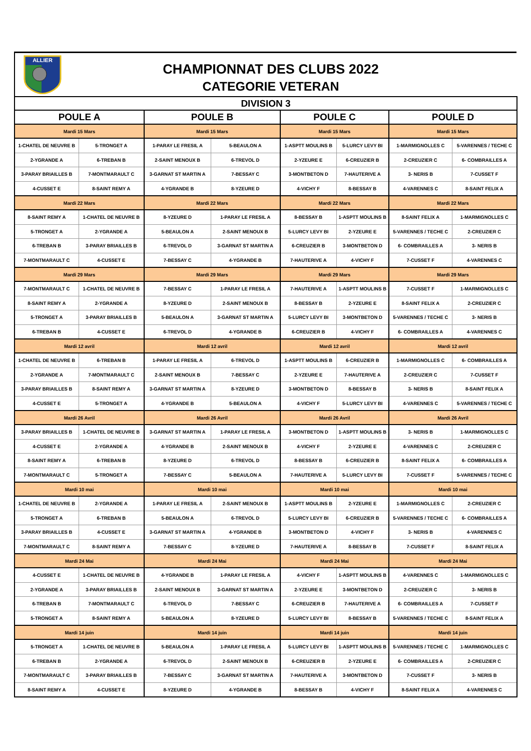ALLIER
CHAMPIONNAT DES CLUBS 2022
CATEGORIE VETERAN
| DIVISION 3 | | | | | | | |
| POULE A | | POULE B | | POULE C | | POULE D | |
| Mardi 15 Mars | | Mardi 15 Mars | | Mardi 15 Mars | | Mardi 15 Mars | |
| 1-CHATEL DE NEUVRE B | 5-TRONGET A | 1-PARAY LE FRESIL A | 5-BEAULON A | 1-ASPTT MOULINS B | 5-LURCY LEVY BI | 1-MARMIGNOLLES C | 5-VARENNES / TECHE C |
| 2-YGRANDE A | 6-TREBAN B | 2-SAINT MENOUX B | 6-TREVOL D | 2-YZEURE E | 6-CREUZIER B | 2-CREUZIER C | 6- COMBRAILLES A |
| 3-PARAY BRIAILLES B | 7-MONTMARAULT C | 3-GARNAT ST MARTIN A | 7-BESSAY C | 3-MONTBETON D | 7-HAUTERIVE A | 3- NERIS B | 7-CUSSET F |
| 4-CUSSET E | 8-SAINT REMY A | 4-YGRANDE B | 8-YZEURE D | 4-VICHY F | 8-BESSAY B | 4-VARENNES C | 8-SAINT FELIX A |
| Mardi 22 Mars | | Mardi 22 Mars | | Mardi 22 Mars | | Mardi 22 Mars | |
| 8-SAINT REMY A | 1-CHATEL DE NEUVRE B | 8-YZEURE D | 1-PARAY LE FRESIL A | 8-BESSAY B | 1-ASPTT MOULINS B | 8-SAINT FELIX A | 1-MARMIGNOLLES C |
| 5-TRONGET A | 2-YGRANDE A | 5-BEAULON A | 2-SAINT MENOUX B | 5-LURCY LEVY BI | 2-YZEURE E | 5-VARENNES / TECHE C | 2-CREUZIER C |
| 6-TREBAN B | 3-PARAY BRIAILLES B | 6-TREVOL D | 3-GARNAT ST MARTIN A | 6-CREUZIER B | 3-MONTBETON D | 6- COMBRAILLES A | 3- NERIS B |
| 7-MONTMARAULT C | 4-CUSSET E | 7-BESSAY C | 4-YGRANDE B | 7-HAUTERIVE A | 4-VICHY F | 7-CUSSET F | 4-VARENNES C |
| Mardi 29 Mars | | Mardi 29 Mars | | Mardi 29 Mars | | Mardi 29 Mars | |
| 7-MONTMARAULT C | 1-CHATEL DE NEUVRE B | 7-BESSAY C | 1-PARAY LE FRESIL A | 7-HAUTERIVE A | 1-ASPTT MOULINS B | 7-CUSSET F | 1-MARMIGNOLLES C |
| 8-SAINT REMY A | 2-YGRANDE A | 8-YZEURE D | 2-SAINT MENOUX B | 8-BESSAY B | 2-YZEURE E | 8-SAINT FELIX A | 2-CREUZIER C |
| 5-TRONGET A | 3-PARAY BRIAILLES B | 5-BEAULON A | 3-GARNAT ST MARTIN A | 5-LURCY LEVY BI | 3-MONTBETON D | 5-VARENNES / TECHE C | 3- NERIS B |
| 6-TREBAN B | 4-CUSSET E | 6-TREVOL D | 4-YGRANDE B | 6-CREUZIER B | 4-VICHY F | 6- COMBRAILLES A | 4-VARENNES C |
| Mardi 12 avril | | Mardi 12 avril | | Mardi 12 avril | | Mardi 12 avril | |
| 1-CHATEL DE NEUVRE B | 6-TREBAN B | 1-PARAY LE FRESIL A | 6-TREVOL D | 1-ASPTT MOULINS B | 6-CREUZIER B | 1-MARMIGNOLLES C | 6- COMBRAILLES A |
| 2-YGRANDE A | 7-MONTMARAULT C | 2-SAINT MENOUX B | 7-BESSAY C | 2-YZEURE E | 7-HAUTERIVE A | 2-CREUZIER C | 7-CUSSET F |
| 3-PARAY BRIAILLES B | 8-SAINT REMY A | 3-GARNAT ST MARTIN A | 8-YZEURE D | 3-MONTBETON D | 8-BESSAY B | 3- NERIS B | 8-SAINT FELIX A |
| 4-CUSSET E | 5-TRONGET A | 4-YGRANDE B | 5-BEAULON A | 4-VICHY F | 5-LURCY LEVY BI | 4-VARENNES C | 5-VARENNES / TECHE C |
| Mardi 26 Avril | | Mardi 26 Avril | | Mardi 26 Avril | | Mardi 26 Avril | |
| 3-PARAY BRIAILLES B | 1-CHATEL DE NEUVRE B | 3-GARNAT ST MARTIN A | 1-PARAY LE FRESIL A | 3-MONTBETON D | 1-ASPTT MOULINS B | 3- NERIS B | 1-MARMIGNOLLES C |
| 4-CUSSET E | 2-YGRANDE A | 4-YGRANDE B | 2-SAINT MENOUX B | 4-VICHY F | 2-YZEURE E | 4-VARENNES C | 2-CREUZIER C |
| 8-SAINT REMY A | 6-TREBAN B | 8-YZEURE D | 6-TREVOL D | 8-BESSAY B | 6-CREUZIER B | 8-SAINT FELIX A | 6- COMBRAILLES A |
| 7-MONTMARAULT C | 5-TRONGET A | 7-BESSAY C | 5-BEAULON A | 7-HAUTERIVE A | 5-LURCY LEVY BI | 7-CUSSET F | 5-VARENNES / TECHE C |
| Mardi 10 mai | | Mardi 10 mai | | Mardi 10 mai | | Mardi 10 mai | |
| 1-CHATEL DE NEUVRE B | 2-YGRANDE A | 1-PARAY LE FRESIL A | 2-SAINT MENOUX B | 1-ASPTT MOULINS B | 2-YZEURE E | 1-MARMIGNOLLES C | 2-CREUZIER C |
| 5-TRONGET A | 6-TREBAN B | 5-BEAULON A | 6-TREVOL D | 5-LURCY LEVY BI | 6-CREUZIER B | 5-VARENNES / TECHE C | 6- COMBRAILLES A |
| 3-PARAY BRIAILLES B | 4-CUSSET E | 3-GARNAT ST MARTIN A | 4-YGRANDE B | 3-MONTBETON D | 4-VICHY F | 3- NERIS B | 4-VARENNES C |
| 7-MONTMARAULT C | 8-SAINT REMY A | 7-BESSAY C | 8-YZEURE D | 7-HAUTERIVE A | 8-BESSAY B | 7-CUSSET F | 8-SAINT FELIX A |
| Mardi 24 Mai | | Mardi 24 Mai | | Mardi 24 Mai | | Mardi 24 Mai | |
| 4-CUSSET E | 1-CHATEL DE NEUVRE B | 4-YGRANDE B | 1-PARAY LE FRESIL A | 4-VICHY F | 1-ASPTT MOULINS B | 4-VARENNES C | 1-MARMIGNOLLES C |
| 2-YGRANDE A | 3-PARAY BRIAILLES B | 2-SAINT MENOUX B | 3-GARNAT ST MARTIN A | 2-YZEURE E | 3-MONTBETON D | 2-CREUZIER C | 3- NERIS B |
| 6-TREBAN B | 7-MONTMARAULT C | 6-TREVOL D | 7-BESSAY C | 6-CREUZIER B | 7-HAUTERIVE A | 6- COMBRAILLES A | 7-CUSSET F |
| 5-TRONGET A | 8-SAINT REMY A | 5-BEAULON A | 8-YZEURE D | 5-LURCY LEVY BI | 8-BESSAY B | 5-VARENNES / TECHE C | 8-SAINT FELIX A |
| Mardi 14 juin | | Mardi 14 juin | | Mardi 14 juin | | Mardi 14 juin | |
| 5-TRONGET A | 1-CHATEL DE NEUVRE B | 5-BEAULON A | 1-PARAY LE FRESIL A | 5-LURCY LEVY BI | 1-ASPTT MOULINS B | 5-VARENNES / TECHE C | 1-MARMIGNOLLES C |
| 6-TREBAN B | 2-YGRANDE A | 6-TREVOL D | 2-SAINT MENOUX B | 6-CREUZIER B | 2-YZEURE E | 6- COMBRAILLES A | 2-CREUZIER C |
| 7-MONTMARAULT C | 3-PARAY BRIAILLES B | 7-BESSAY C | 3-GARNAT ST MARTIN A | 7-HAUTERIVE A | 3-MONTBETON D | 7-CUSSET F | 3- NERIS B |
| 8-SAINT REMY A | 4-CUSSET E | 8-YZEURE D | 4-YGRANDE B | 8-BESSAY B | 4-VICHY F | 8-SAINT FELIX A | 4-VARENNES C |